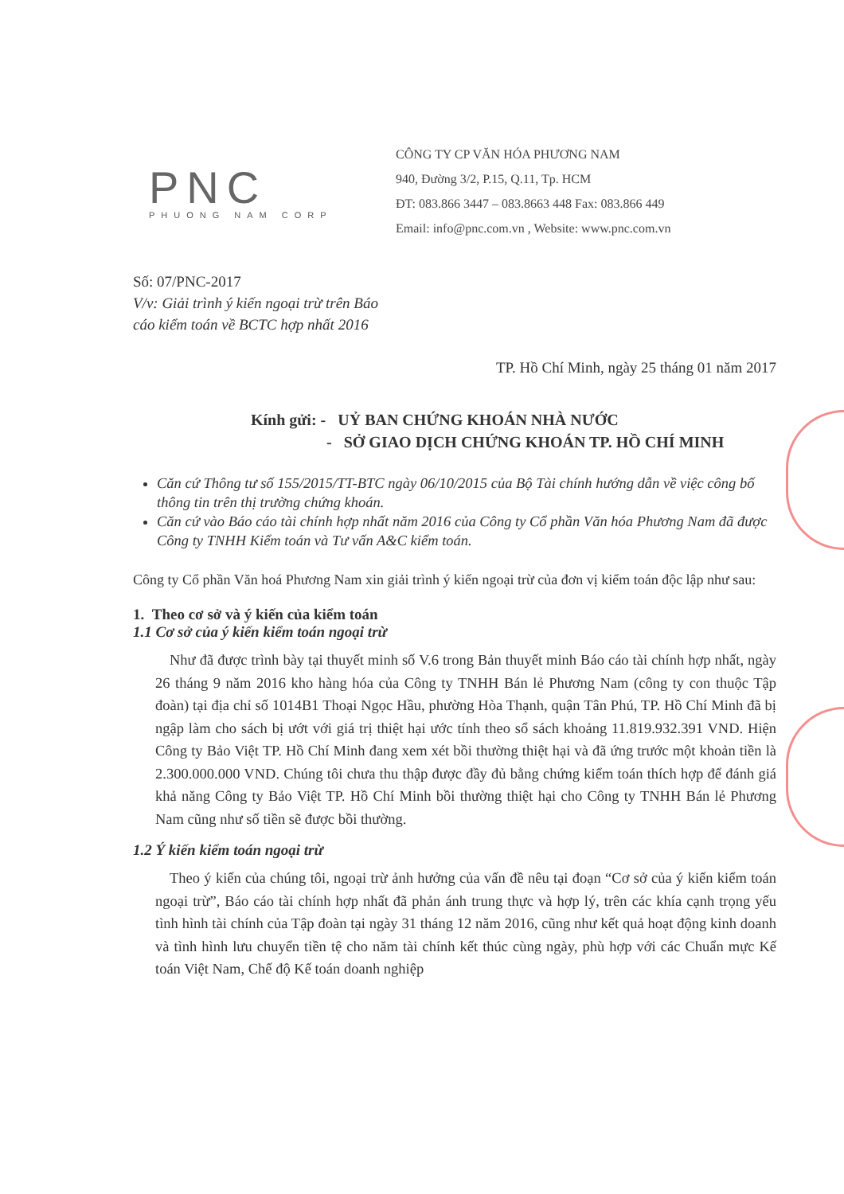PNC
PHUONG NAM CORP
CÔNG TY CP VĂN HÓA PHƯƠNG NAM
940, Đường 3/2, P.15, Q.11, Tp. HCM
ĐT: 083.866 3447 – 083.8663 448 Fax: 083.866 449
Email: info@pnc.com.vn , Website: www.pnc.com.vn
Số: 07/PNC-2017
V/v: Giải trình ý kiến ngoại trừ trên Báo
cáo kiểm toán về BCTC hợp nhất 2016
TP. Hồ Chí Minh, ngày 25 tháng 01 năm 2017
Kính gửi: - UỶ BAN CHỨNG KHOÁN NHÀ NƯỚC
- SỞ GIAO DỊCH CHỨNG KHOÁN TP. HỒ CHÍ MINH
Căn cứ Thông tư số 155/2015/TT-BTC ngày 06/10/2015 của Bộ Tài chính hướng dẫn về việc công bố thông tin trên thị trường chứng khoán.
Căn cứ vào Báo cáo tài chính hợp nhất năm 2016 của Công ty Cổ phần Văn hóa Phương Nam đã được Công ty TNHH Kiểm toán và Tư vấn A&C kiểm toán.
Công ty Cổ phần Văn hoá Phương Nam xin giải trình ý kiến ngoại trừ của đơn vị kiểm toán độc lập như sau:
1. Theo cơ sở và ý kiến của kiểm toán
1.1 Cơ sở của ý kiến kiểm toán ngoại trừ
Như đã được trình bày tại thuyết minh số V.6 trong Bản thuyết minh Báo cáo tài chính hợp nhất, ngày 26 tháng 9 năm 2016 kho hàng hóa của Công ty TNHH Bán lẻ Phương Nam (công ty con thuộc Tập đoàn) tại địa chỉ số 1014B1 Thoại Ngọc Hầu, phường Hòa Thạnh, quận Tân Phú, TP. Hồ Chí Minh đã bị ngập làm cho sách bị ướt với giá trị thiệt hại ước tính theo sổ sách khoảng 11.819.932.391 VND. Hiện Công ty Bảo Việt TP. Hồ Chí Minh đang xem xét bồi thường thiệt hại và đã ứng trước một khoản tiền là 2.300.000.000 VND. Chúng tôi chưa thu thập được đầy đủ bằng chứng kiểm toán thích hợp để đánh giá khả năng Công ty Bảo Việt TP. Hồ Chí Minh bồi thường thiệt hại cho Công ty TNHH Bán lẻ Phương Nam cũng như số tiền sẽ được bồi thường.
1.2 Ý kiến kiểm toán ngoại trừ
Theo ý kiến của chúng tôi, ngoại trừ ảnh hưởng của vấn đề nêu tại đoạn “Cơ sở của ý kiến kiểm toán ngoại trừ”, Báo cáo tài chính hợp nhất đã phản ánh trung thực và hợp lý, trên các khía cạnh trọng yếu tình hình tài chính của Tập đoàn tại ngày 31 tháng 12 năm 2016, cũng như kết quả hoạt động kinh doanh và tình hình lưu chuyển tiền tệ cho năm tài chính kết thúc cùng ngày, phù hợp với các Chuẩn mực Kế toán Việt Nam, Chế độ Kế toán doanh nghiệp